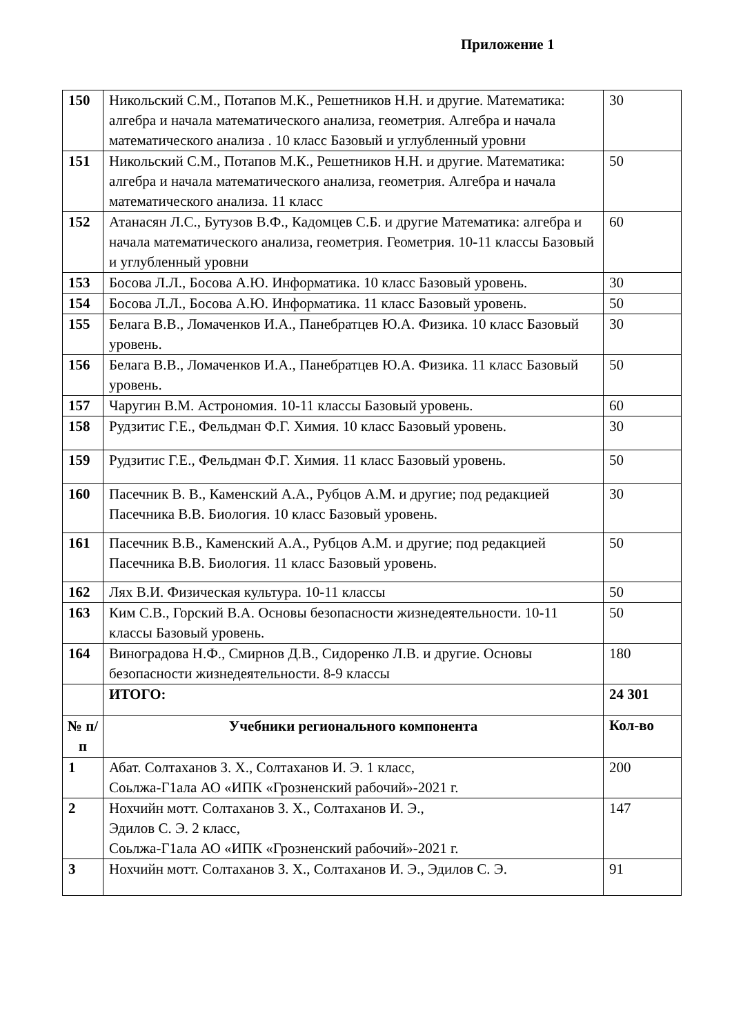Приложение 1
| 150 | Никольский С.М., Потапов М.К., Решетников Н.Н. и другие. Математика: алгебра и начала математического анализа, геометрия. Алгебра и начала математического анализа . 10 класс Базовый и углубленный уровни | 30 |
| 151 | Никольский С.М., Потапов М.К., Решетников Н.Н. и другие. Математика: алгебра и начала математического анализа, геометрия. Алгебра и начала математического анализа. 11 класс | 50 |
| 152 | Атанасян Л.С., Бутузов В.Ф., Кадомцев С.Б. и другие Математика: алгебра и начала математического анализа, геометрия. Геометрия. 10-11 классы Базовый и углубленный уровни | 60 |
| 153 | Босова Л.Л., Босова А.Ю. Информатика. 10 класс Базовый уровень. | 30 |
| 154 | Босова Л.Л., Босова А.Ю. Информатика. 11 класс Базовый уровень. | 50 |
| 155 | Белага В.В., Ломаченков И.А., Панебратцев Ю.А. Физика. 10 класс Базовый уровень. | 30 |
| 156 | Белага В.В., Ломаченков И.А., Панебратцев Ю.А. Физика. 11 класс Базовый уровень. | 50 |
| 157 | Чаругин В.М. Астрономия. 10-11 классы Базовый уровень. | 60 |
| 158 | Рудзитис Г.Е., Фельдман Ф.Г. Химия. 10 класс Базовый уровень. | 30 |
| 159 | Рудзитис Г.Е., Фельдман Ф.Г. Химия. 11 класс Базовый уровень. | 50 |
| 160 | Пасечник В. В., Каменский А.А., Рубцов А.М. и другие; под редакцией Пасечника В.В. Биология. 10 класс Базовый уровень. | 30 |
| 161 | Пасечник В.В., Каменский А.А., Рубцов А.М. и другие; под редакцией Пасечника В.В. Биология. 11 класс Базовый уровень. | 50 |
| 162 | Лях В.И. Физическая культура. 10-11 классы | 50 |
| 163 | Ким С.В., Горский В.А. Основы безопасности жизнедеятельности. 10-11 классы Базовый уровень. | 50 |
| 164 | Виноградова Н.Ф., Смирнов Д.В., Сидоренко Л.В. и другие. Основы безопасности жизнедеятельности. 8-9 классы | 180 |
| | ИТОГО: | 24 301 |
| № п/п | Учебники регионального компонента | Кол-во |
| 1 | Абат. Солтаханов З. Х., Солтаханов И. Э. 1 класс, Соьлжа-Г1ала АО «ИПК «Грозненский рабочий»-2021 г. | 200 |
| 2 | Нохчийн мотт. Солтаханов З. Х., Солтаханов И. Э., Эдилов С. Э. 2 класс, Соьлжа-Г1ала АО «ИПК «Грозненский рабочий»-2021 г. | 147 |
| 3 | Нохчийн мотт. Солтаханов З. Х., Солтаханов И. Э., Эдилов С. Э. | 91 |